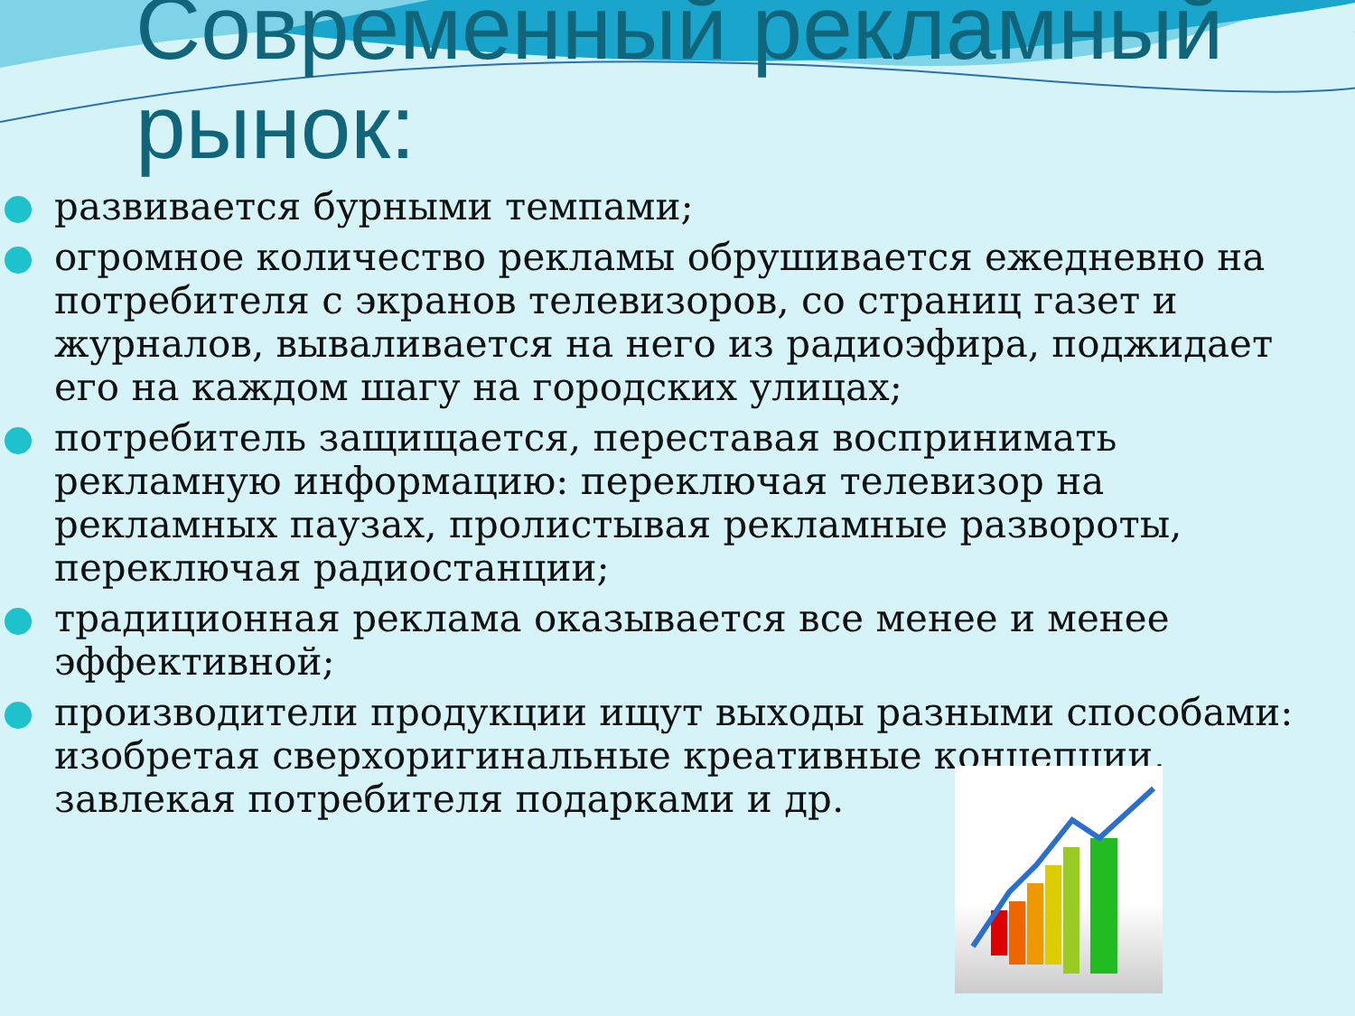Современный рекламный
рынок:
развивается бурными темпами;
огромное количество рекламы обрушивается ежедневно на потребителя с экранов телевизоров, со страниц газет и журналов, вываливается на него из радиоэфира, поджидает его на каждом шагу на городских улицах;
потребитель защищается, переставая воспринимать рекламную информацию: переключая телевизор на рекламных паузах, пролистывая рекламные развороты, переключая радиостанции;
традиционная реклама оказывается все менее и менее эффективной;
производители продукции ищут выходы разными способами: изобретая сверхоригинальные креативные концепции, завлекая потребителя подарками и др.